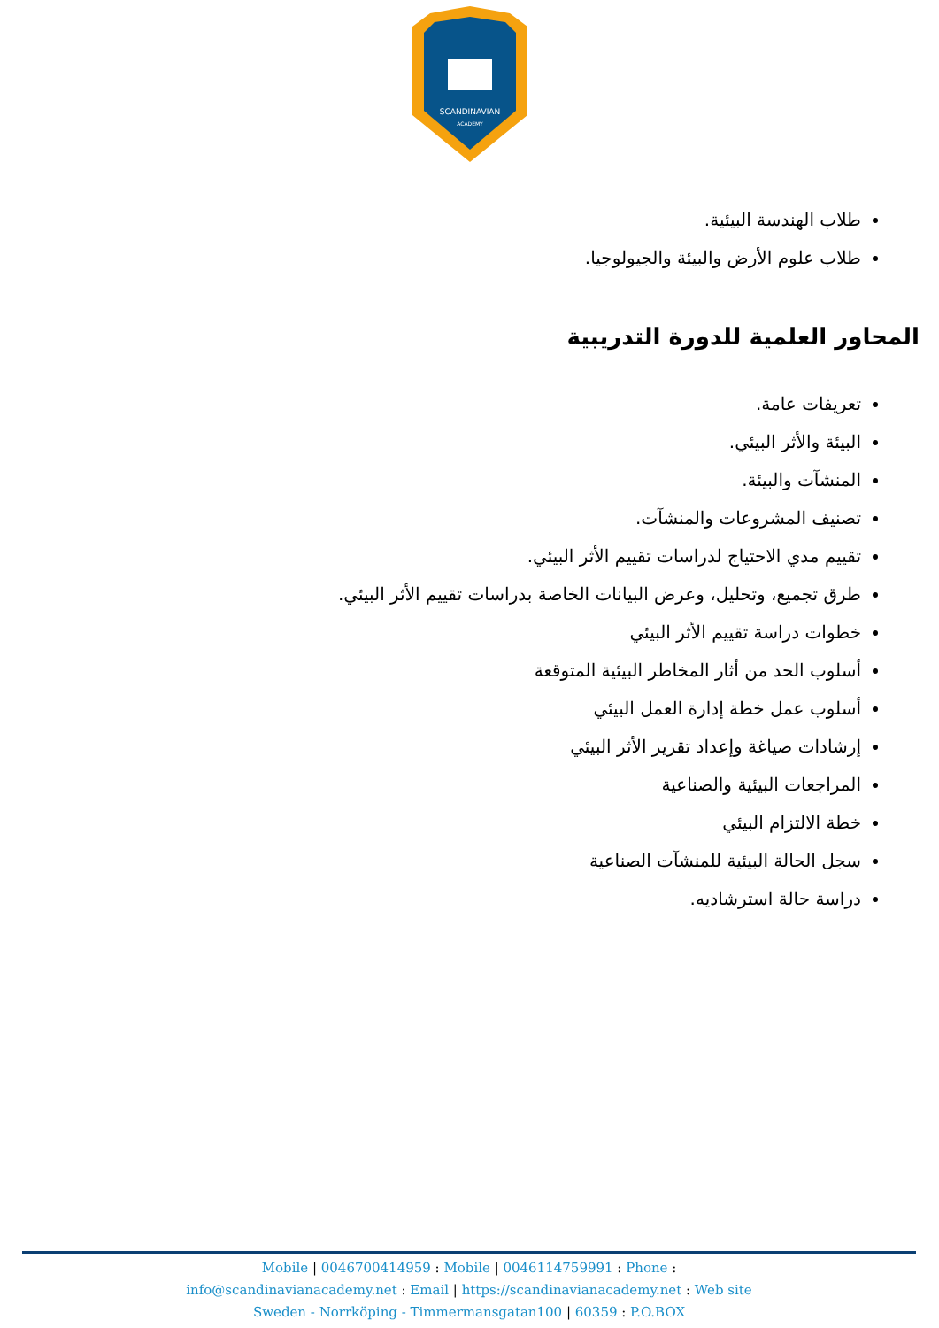SCANDINAVIAN
ACADEMY
طلاب الهندسة البيئية.
طلاب علوم الأرض والبيئة والجيولوجيا.
المحاور العلمية للدورة التدريبية
تعريفات عامة.
البيئة والأثر البيئي.
المنشآت والبيئة.
تصنيف المشروعات والمنشآت.
تقييم مدي الاحتياج لدراسات تقييم الأثر البيئي.
طرق تجميع، وتحليل، وعرض البيانات الخاصة بدراسات تقييم الأثر البيئي.
خطوات دراسة تقييم الأثر البيئي
أسلوب الحد من أثار المخاطر البيئية المتوقعة
أسلوب عمل خطة إدارة العمل البيئي
إرشادات صياغة وإعداد تقرير الأثر البيئي
المراجعات البيئية والصناعية
خطة الالتزام البيئي
سجل الحالة البيئية للمنشآت الصناعية
دراسة حالة استرشاديه.
Mobile | 0046700414959 : Mobile | 0046114759991 : Phone :
info@scandinavianacademy.net : Email | https://scandinavianacademy.net : Web site
Sweden - Norrköping - Timmermansgatan100 | 60359 : P.O.BOX